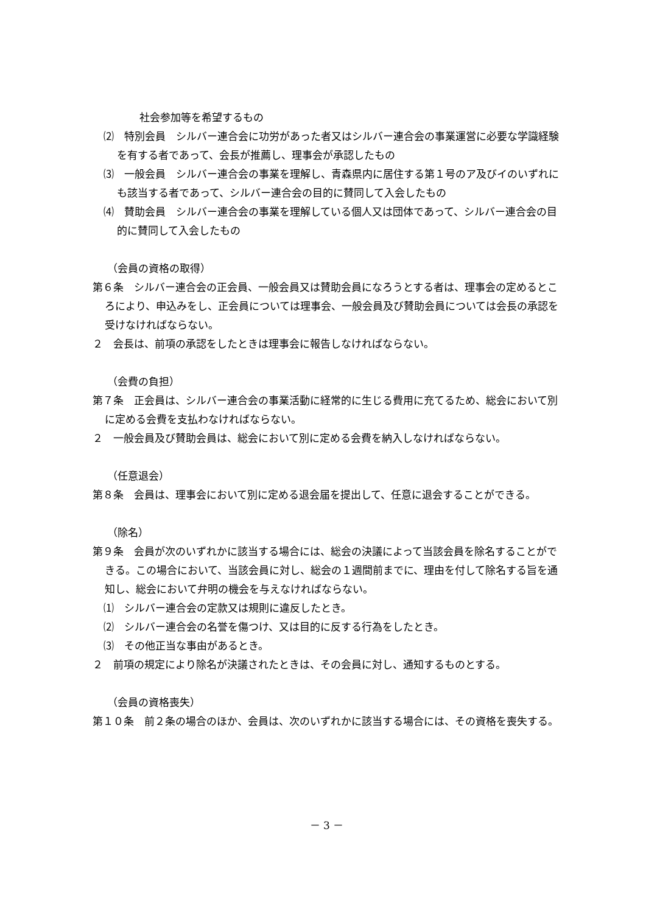社会参加等を希望するもの
⑵　特別会員　シルバー連合会に功労があった者又はシルバー連合会の事業運営に必要な学識経験を有する者であって、会長が推薦し、理事会が承認したもの
⑶　一般会員　シルバー連合会の事業を理解し、青森県内に居住する第１号のア及びイのいずれにも該当する者であって、シルバー連合会の目的に賛同して入会したもの
⑷　賛助会員　シルバー連合会の事業を理解している個人又は団体であって、シルバー連合会の目的に賛同して入会したもの
（会員の資格の取得）
第６条　シルバー連合会の正会員、一般会員又は賛助会員になろうとする者は、理事会の定めるところにより、申込みをし、正会員については理事会、一般会員及び賛助会員については会長の承認を受けなければならない。
２　会長は、前項の承認をしたときは理事会に報告しなければならない。
（会費の負担）
第７条　正会員は、シルバー連合会の事業活動に経常的に生じる費用に充てるため、総会において別に定める会費を支払わなければならない。
２　一般会員及び賛助会員は、総会において別に定める会費を納入しなければならない。
（任意退会）
第８条　会員は、理事会において別に定める退会届を提出して、任意に退会することができる。
（除名）
第９条　会員が次のいずれかに該当する場合には、総会の決議によって当該会員を除名することができる。この場合において、当該会員に対し、総会の１週間前までに、理由を付して除名する旨を通知し、総会において弁明の機会を与えなければならない。
⑴　シルバー連合会の定款又は規則に違反したとき。
⑵　シルバー連合会の名誉を傷つけ、又は目的に反する行為をしたとき。
⑶　その他正当な事由があるとき。
２　前項の規定により除名が決議されたときは、その会員に対し、通知するものとする。
（会員の資格喪失）
第１０条　前２条の場合のほか、会員は、次のいずれかに該当する場合には、その資格を喪失する。
－ 3 －